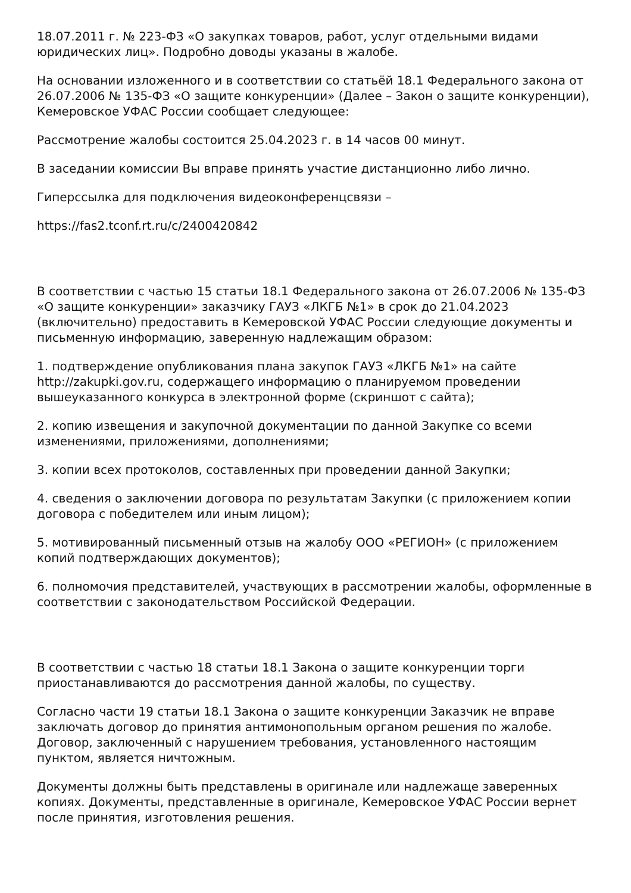18.07.2011 г. № 223-ФЗ «О закупках товаров, работ, услуг отдельными видами юридических лиц». Подробно доводы указаны в жалобе.
На основании изложенного и в соответствии со статьёй 18.1 Федерального закона от 26.07.2006 № 135-ФЗ «О защите конкуренции» (Далее – Закон о защите конкуренции), Кемеровское УФАС России сообщает следующее:
Рассмотрение жалобы состоится 25.04.2023 г. в 14 часов 00 минут.
В заседании комиссии Вы вправе принять участие дистанционно либо лично.
Гиперссылка для подключения видеоконференцсвязи –
https://fas2.tconf.rt.ru/c/2400420842
В соответствии с частью 15 статьи 18.1 Федерального закона от 26.07.2006 № 135-ФЗ «О защите конкуренции» заказчику ГАУЗ «ЛКГБ №1» в срок до 21.04.2023 (включительно) предоставить в Кемеровской УФАС России следующие документы и письменную информацию, заверенную надлежащим образом:
1. подтверждение опубликования плана закупок ГАУЗ «ЛКГБ №1» на сайте http://zakupki.gov.ru, содержащего информацию о планируемом проведении вышеуказанного конкурса в электронной форме (скриншот с сайта);
2. копию извещения и закупочной документации по данной Закупке со всеми изменениями, приложениями, дополнениями;
3. копии всех протоколов, составленных при проведении данной Закупки;
4. сведения о заключении договора по результатам Закупки (с приложением копии договора с победителем или иным лицом);
5. мотивированный письменный отзыв на жалобу ООО «РЕГИОН» (с приложением копий подтверждающих документов);
6. полномочия представителей, участвующих в рассмотрении жалобы, оформленные в соответствии с законодательством Российской Федерации.
В соответствии с частью 18 статьи 18.1 Закона о защите конкуренции торги приостанавливаются до рассмотрения данной жалобы, по существу.
Согласно части 19 статьи 18.1 Закона о защите конкуренции Заказчик не вправе заключать договор до принятия антимонопольным органом решения по жалобе. Договор, заключенный с нарушением требования, установленного настоящим пунктом, является ничтожным.
Документы должны быть представлены в оригинале или надлежаще заверенных копиях. Документы, представленные в оригинале, Кемеровское УФАС России вернет после принятия, изготовления решения.